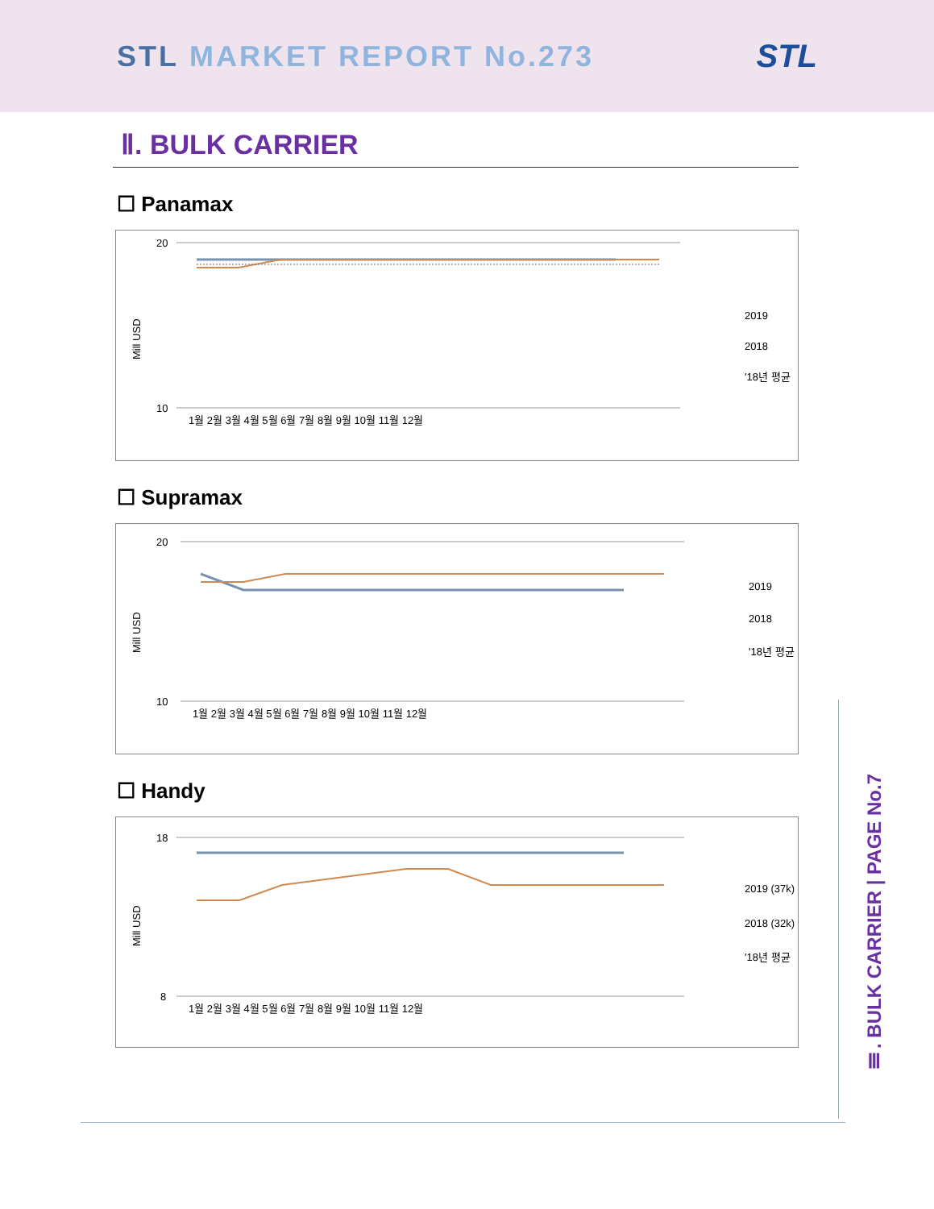STL MARKET REPORT No.273 STL
Ⅱ. BULK CARRIER
☐ Panamax
Mill USD
20
10
1월 2월 3월 4월 5월 6월 7월 8월 9월 10월 11월 12월
2019
2018
'18년 평균
☐ Supramax
Mill USD
20
10
1월 2월 3월 4월 5월 6월 7월 8월 9월 10월 11월 12월
2019
2018
'18년 평균
☐ Handy
Mill USD
18
8
1월 2월 3월 4월 5월 6월 7월 8월 9월 10월 11월 12월
2019 (37k)
2018 (32k)
'18년 평균
Ⅲ. BULK CARRIER | PAGE No.7